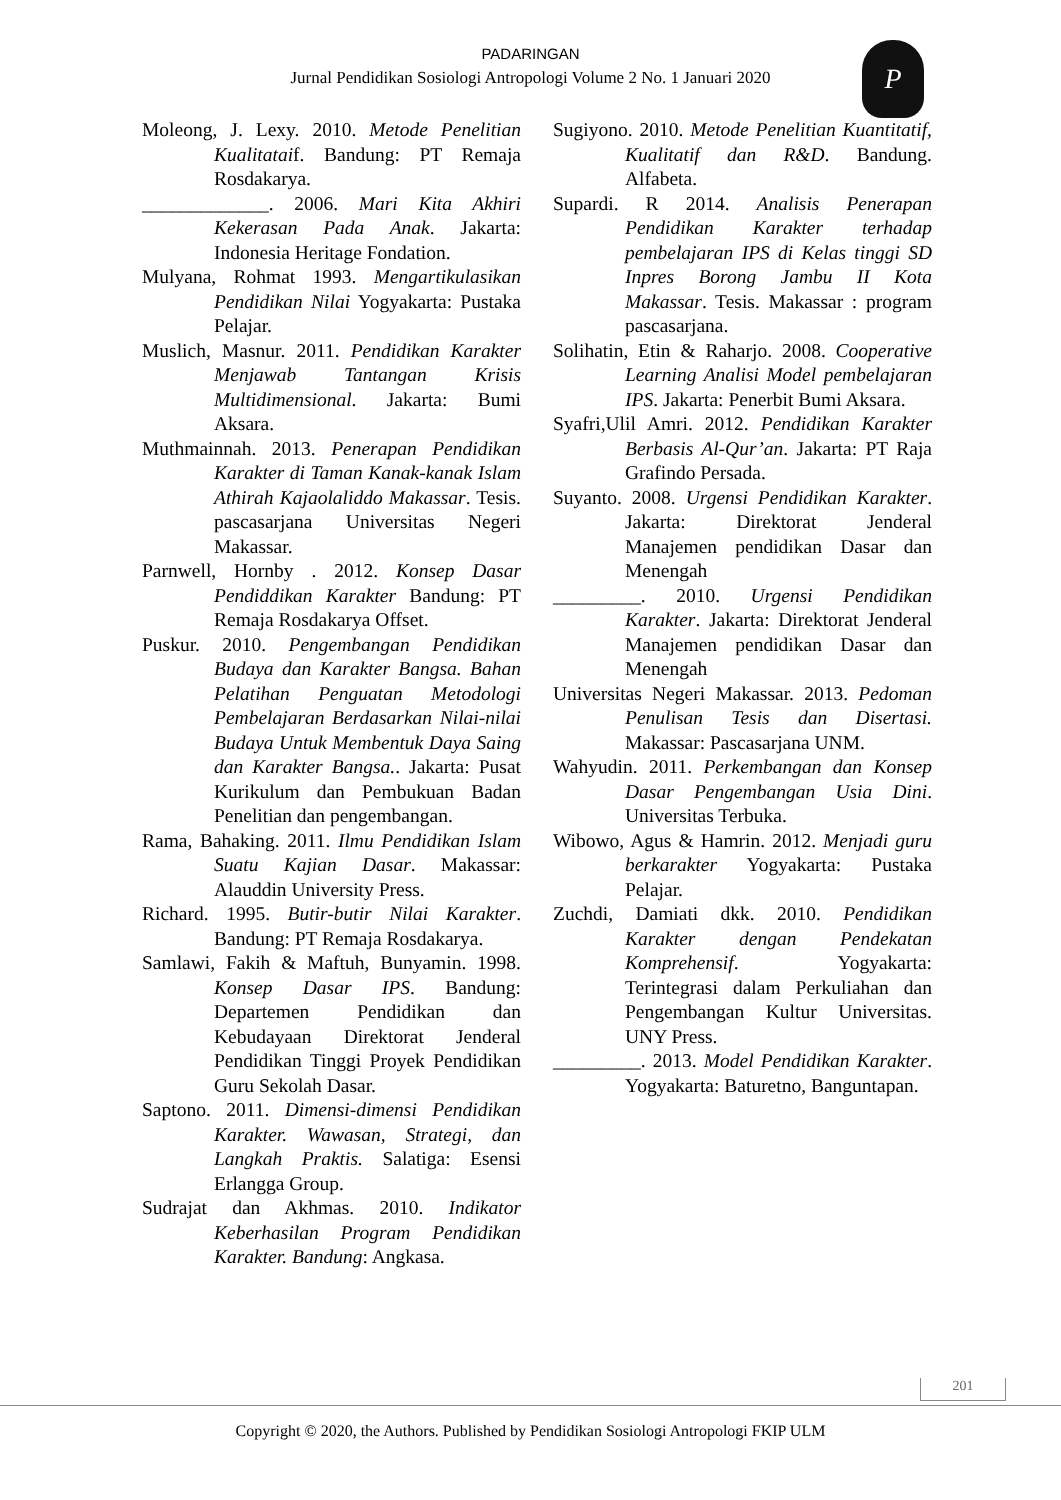PADARINGAN
Jurnal Pendidikan Sosiologi Antropologi Volume 2 No. 1 Januari 2020
P
Moleong, J. Lexy. 2010. Metode Penelitian Kualitataif. Bandung: PT Remaja Rosdakarya.
_____________. 2006. Mari Kita Akhiri Kekerasan Pada Anak. Jakarta: Indonesia Heritage Fondation.
Mulyana, Rohmat 1993. Mengartikulasikan Pendidikan Nilai Yogyakarta: Pustaka Pelajar.
Muslich, Masnur. 2011. Pendidikan Karakter Menjawab Tantangan Krisis Multidimensional. Jakarta: Bumi Aksara.
Muthmainnah. 2013. Penerapan Pendidikan Karakter di Taman Kanak-kanak Islam Athirah Kajaolaliddo Makassar. Tesis. pascasarjana Universitas Negeri Makassar.
Parnwell, Hornby . 2012. Konsep Dasar Pendiddikan Karakter Bandung: PT Remaja Rosdakarya Offset.
Puskur. 2010. Pengembangan Pendidikan Budaya dan Karakter Bangsa. Bahan Pelatihan Penguatan Metodologi Pembelajaran Berdasarkan Nilai-nilai Budaya Untuk Membentuk Daya Saing dan Karakter Bangsa.. Jakarta: Pusat Kurikulum dan Pembukuan Badan Penelitian dan pengembangan.
Rama, Bahaking. 2011. Ilmu Pendidikan Islam Suatu Kajian Dasar. Makassar: Alauddin University Press.
Richard. 1995. Butir-butir Nilai Karakter. Bandung: PT Remaja Rosdakarya.
Samlawi, Fakih & Maftuh, Bunyamin. 1998. Konsep Dasar IPS. Bandung: Departemen Pendidikan dan Kebudayaan Direktorat Jenderal Pendidikan Tinggi Proyek Pendidikan Guru Sekolah Dasar.
Saptono. 2011. Dimensi-dimensi Pendidikan Karakter. Wawasan, Strategi, dan Langkah Praktis. Salatiga: Esensi Erlangga Group.
Sudrajat dan Akhmas. 2010. Indikator Keberhasilan Program Pendidikan Karakter. Bandung: Angkasa.
Sugiyono. 2010. Metode Penelitian Kuantitatif, Kualitatif dan R&D. Bandung. Alfabeta.
Supardi. R 2014. Analisis Penerapan Pendidikan Karakter terhadap pembelajaran IPS di Kelas tinggi SD Inpres Borong Jambu II Kota Makassar. Tesis. Makassar : program pascasarjana.
Solihatin, Etin & Raharjo. 2008. Cooperative Learning Analisi Model pembelajaran IPS. Jakarta: Penerbit Bumi Aksara.
Syafri,Ulil Amri. 2012. Pendidikan Karakter Berbasis Al-Qur’an. Jakarta: PT Raja Grafindo Persada.
Suyanto. 2008. Urgensi Pendidikan Karakter. Jakarta: Direktorat Jenderal Manajemen pendidikan Dasar dan Menengah
_________. 2010. Urgensi Pendidikan Karakter. Jakarta: Direktorat Jenderal Manajemen pendidikan Dasar dan Menengah
Universitas Negeri Makassar. 2013. Pedoman Penulisan Tesis dan Disertasi. Makassar: Pascasarjana UNM.
Wahyudin. 2011. Perkembangan dan Konsep Dasar Pengembangan Usia Dini. Universitas Terbuka.
Wibowo, Agus & Hamrin. 2012. Menjadi guru berkarakter Yogyakarta: Pustaka Pelajar.
Zuchdi, Damiati dkk. 2010. Pendidikan Karakter dengan Pendekatan Komprehensif. Yogyakarta: Terintegrasi dalam Perkuliahan dan Pengembangan Kultur Universitas. UNY Press.
_________. 2013. Model Pendidikan Karakter. Yogyakarta: Baturetno, Banguntapan.
201
Copyright © 2020, the Authors. Published by Pendidikan Sosiologi Antropologi FKIP ULM